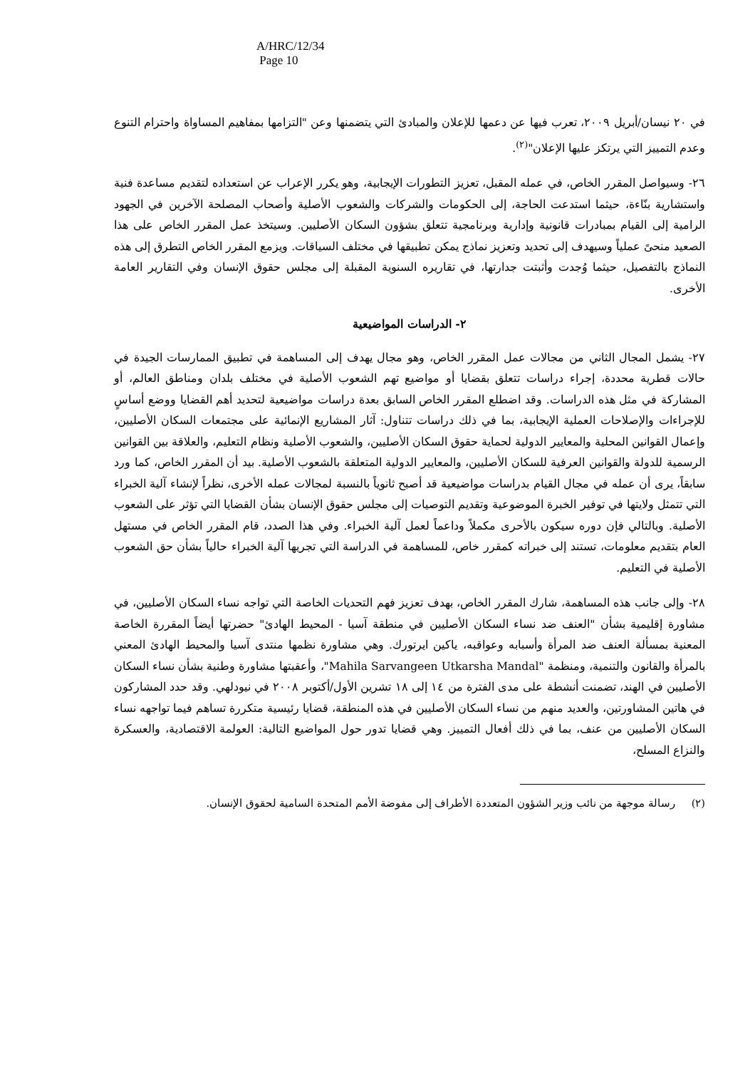A/HRC/12/34
Page 10
في ٢٠ نيسان/أبريل ٢٠٠٩، تعرب فيها عن دعمها للإعلان والمبادئ التي يتضمنها وعن "التزامها بمفاهيم المساواة واحترام التنوع وعدم التمييز التي يرتكز عليها الإعلان"<sup>(٢)</sup>.
٢٦- وسيواصل المقرر الخاص، في عمله المقبل، تعزيز التطورات الإيجابية، وهو يكرر الإعراب عن استعداده لتقديم مساعدة فنية واستشارية بنّاءة، حيثما استدعت الحاجة، إلى الحكومات والشركات والشعوب الأصلية وأصحاب المصلحة الآخرين في الجهود الرامية إلى القيام بمبادرات قانونية وإدارية وبرنامجية تتعلق بشؤون السكان الأصليين. وسيتخذ عمل المقرر الخاص على هذا الصعيد منحىً عملياً وسيهدف إلى تحديد وتعزيز نماذج يمكن تطبيقها في مختلف السياقات. ويزمع المقرر الخاص التطرق إلى هذه النماذج بالتفصيل، حيثما وُجدت وأثبتت جدارتها، في تقاريره السنوية المقبلة إلى مجلس حقوق الإنسان وفي التقارير العامة الأخرى.
٢- الدراسات المواضيعية
٢٧- يشمل المجال الثاني من مجالات عمل المقرر الخاص، وهو مجال يهدف إلى المساهمة في تطبيق الممارسات الجيدة في حالات قطرية محددة، إجراء دراسات تتعلق بقضايا أو مواضيع تهم الشعوب الأصلية في مختلف بلدان ومناطق العالم، أو المشاركة في مثل هذه الدراسات. وقد اضطلع المقرر الخاص السابق بعدة دراسات مواضيعية لتحديد أهم القضايا ووضع أساسٍ للإجراءات والإصلاحات العملية الإيجابية، بما في ذلك دراسات تتناول: آثار المشاريع الإنمائية على مجتمعات السكان الأصليين، وإعمال القوانين المحلية والمعايير الدولية لحماية حقوق السكان الأصليين، والشعوب الأصلية ونظام التعليم، والعلاقة بين القوانين الرسمية للدولة والقوانين العرفية للسكان الأصليين، والمعايير الدولية المتعلقة بالشعوب الأصلية. بيد أن المقرر الخاص، كما ورد سابقاً، يرى أن عمله في مجال القيام بدراسات مواضيعية قد أصبح ثانوياً بالنسبة لمجالات عمله الأخرى، نظراً لإنشاء آلية الخبراء التي تتمثل ولايتها في توفير الخبرة الموضوعية وتقديم التوصيات إلى مجلس حقوق الإنسان بشأن القضايا التي تؤثر على الشعوب الأصلية. وبالتالي فإن دوره سيكون بالأحرى مكملاً وداعماً لعمل آلية الخبراء. وفي هذا الصدد، قام المقرر الخاص في مستهل العام بتقديم معلومات، تستند إلى خبراته كمقرر خاص، للمساهمة في الدراسة التي تجريها آلية الخبراء حالياً بشأن حق الشعوب الأصلية في التعليم.
٢٨- وإلى جانب هذه المساهمة، شارك المقرر الخاص، بهدف تعزيز فهم التحديات الخاصة التي تواجه نساء السكان الأصليين، في مشاورة إقليمية بشأن "العنف ضد نساء السكان الأصليين في منطقة آسيا - المحيط الهادئ" حضرتها أيضاً المقررة الخاصة المعنية بمسألة العنف ضد المرأة وأسبابه وعواقبه، ياكين ايرتورك. وهي مشاورة نظمها منتدى آسيا والمحيط الهادئ المعني بالمرأة والقانون والتنمية، ومنظمة "Mahila Sarvangeen Utkarsha Mandal"، وأعقبتها مشاورة وطنية بشأن نساء السكان الأصليين في الهند، تضمنت أنشطة على مدى الفترة من ١٤ إلى ١٨ تشرين الأول/أكتوبر ٢٠٠٨ في نيودلهي. وقد حدد المشاركون في هاتين المشاورتين، والعديد منهم من نساء السكان الأصليين في هذه المنطقة، قضايا رئيسية متكررة تساهم فيما تواجهه نساء السكان الأصليين من عنف، بما في ذلك أفعال التمييز. وهي قضايا تدور حول المواضيع التالية: العولمة الاقتصادية، والعسكرة والنزاع المسلح،
(٢) رسالة موجهة من نائب وزير الشؤون المتعددة الأطراف إلى مفوضة الأمم المتحدة السامية لحقوق الإنسان.